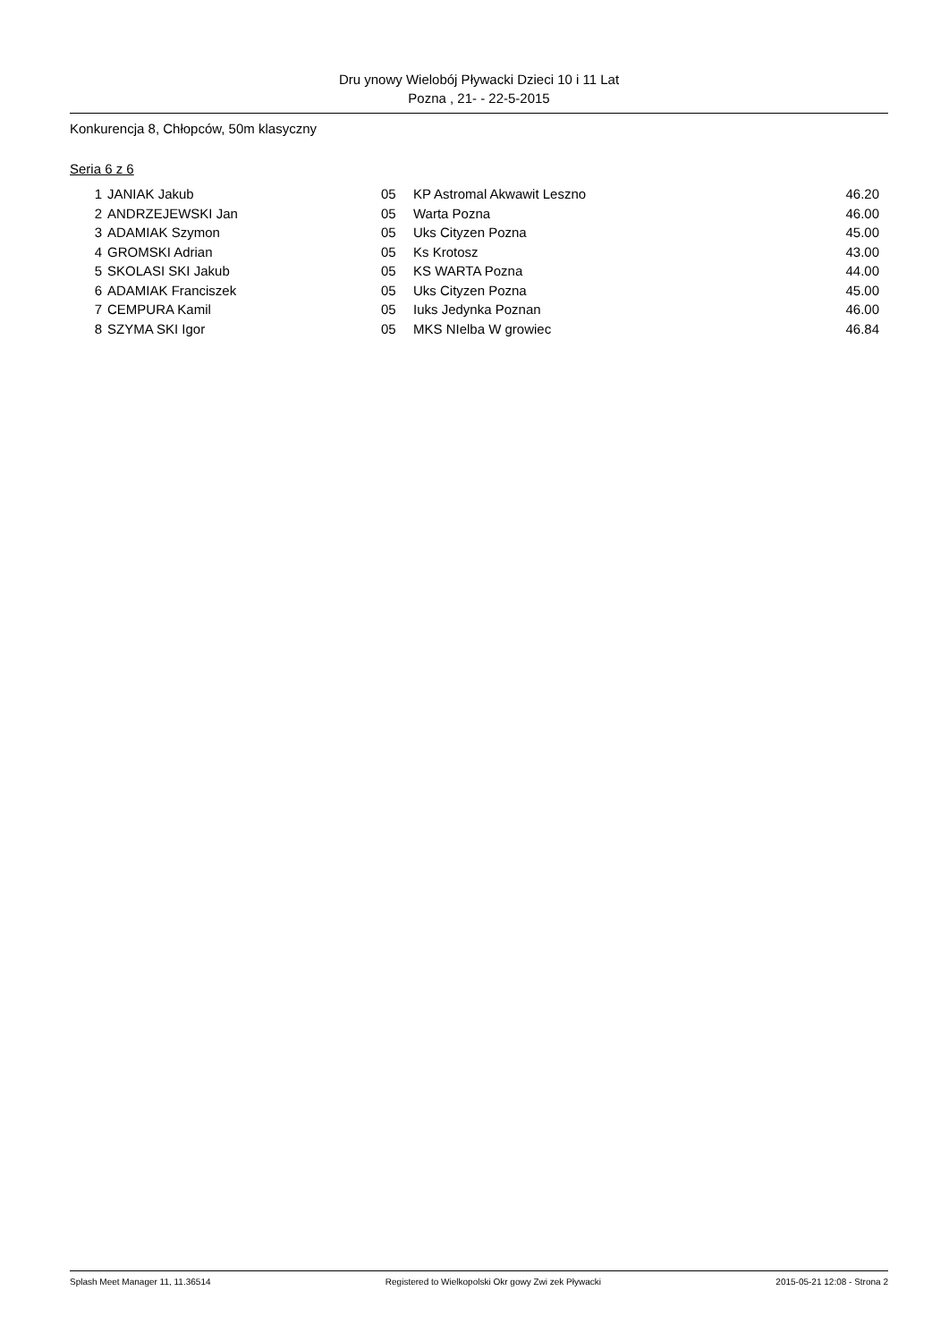Dru ynowy Wielobój Pływacki Dzieci 10 i 11 Lat
Pozna , 21- - 22-5-2015
Konkurencja 8, Chłopców, 50m klasyczny
Seria 6 z 6
| 1 | JANIAK Jakub | 05 | KP Astromal Akwawit Leszno | 46.20 |
| 2 | ANDRZEJEWSKI Jan | 05 | Warta Pozna | 46.00 |
| 3 | ADAMIAK Szymon | 05 | Uks Cityzen Pozna | 45.00 |
| 4 | GROMSKI Adrian | 05 | Ks Krotosz | 43.00 |
| 5 | SKOLASI SKI Jakub | 05 | KS WARTA Pozna | 44.00 |
| 6 | ADAMIAK Franciszek | 05 | Uks Cityzen Pozna | 45.00 |
| 7 | CEMPURA Kamil | 05 | Iuks Jedynka Poznan | 46.00 |
| 8 | SZYMA SKI Igor | 05 | MKS NIelba W growiec | 46.84 |
Splash Meet Manager 11, 11.36514 Registered to Wielkopolski Okr gowy Zwi zek Pływacki 2015-05-21 12:08 - Strona 2